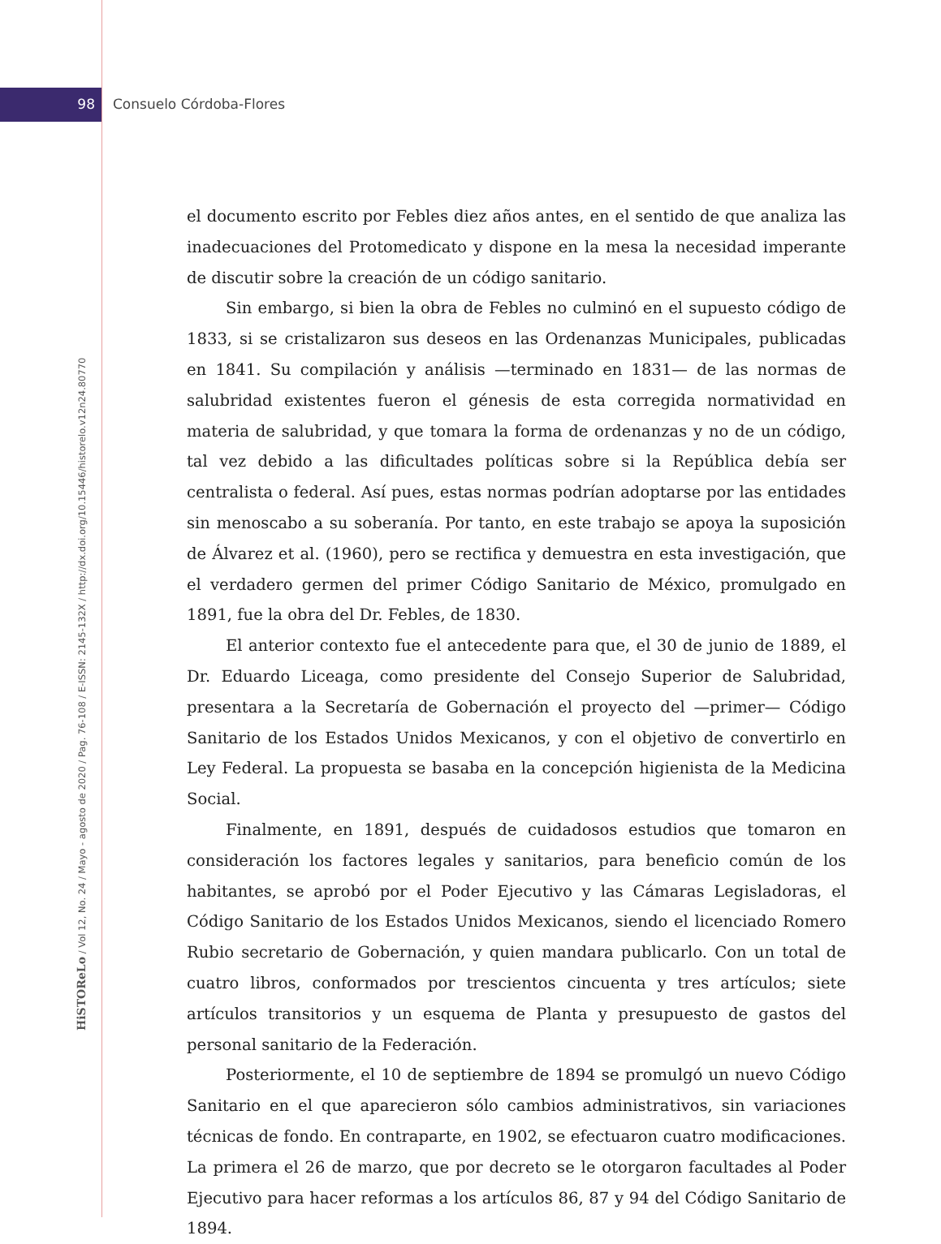98 Consuelo Córdoba-Flores
HiSTOReLo / Vol 12, No. 24 / Mayo - agosto de 2020 / Pag. 76-108 / E-ISSN: 2145-132X / http://dx.doi.org/10.15446/historelo.v12n24.80770
el documento escrito por Febles diez años antes, en el sentido de que analiza las inadecuaciones del Protomedicato y dispone en la mesa la necesidad imperante de discutir sobre la creación de un código sanitario.
Sin embargo, si bien la obra de Febles no culminó en el supuesto código de 1833, si se cristalizaron sus deseos en las Ordenanzas Municipales, publicadas en 1841. Su compilación y análisis —terminado en 1831— de las normas de salubridad existentes fueron el génesis de esta corregida normatividad en materia de salubridad, y que tomara la forma de ordenanzas y no de un código, tal vez debido a las dificultades políticas sobre si la República debía ser centralista o federal. Así pues, estas normas podrían adoptarse por las entidades sin menoscabo a su soberanía. Por tanto, en este trabajo se apoya la suposición de Álvarez et al. (1960), pero se rectifica y demuestra en esta investigación, que el verdadero germen del primer Código Sanitario de México, promulgado en 1891, fue la obra del Dr. Febles, de 1830.
El anterior contexto fue el antecedente para que, el 30 de junio de 1889, el Dr. Eduardo Liceaga, como presidente del Consejo Superior de Salubridad, presentara a la Secretaría de Gobernación el proyecto del —primer— Código Sanitario de los Estados Unidos Mexicanos, y con el objetivo de convertirlo en Ley Federal. La propuesta se basaba en la concepción higienista de la Medicina Social.
Finalmente, en 1891, después de cuidadosos estudios que tomaron en consideración los factores legales y sanitarios, para beneficio común de los habitantes, se aprobó por el Poder Ejecutivo y las Cámaras Legisladoras, el Código Sanitario de los Estados Unidos Mexicanos, siendo el licenciado Romero Rubio secretario de Gobernación, y quien mandara publicarlo. Con un total de cuatro libros, conformados por trescientos cincuenta y tres artículos; siete artículos transitorios y un esquema de Planta y presupuesto de gastos del personal sanitario de la Federación.
Posteriormente, el 10 de septiembre de 1894 se promulgó un nuevo Código Sanitario en el que aparecieron sólo cambios administrativos, sin variaciones técnicas de fondo. En contraparte, en 1902, se efectuaron cuatro modificaciones. La primera el 26 de marzo, que por decreto se le otorgaron facultades al Poder Ejecutivo para hacer reformas a los artículos 86, 87 y 94 del Código Sanitario de 1894.